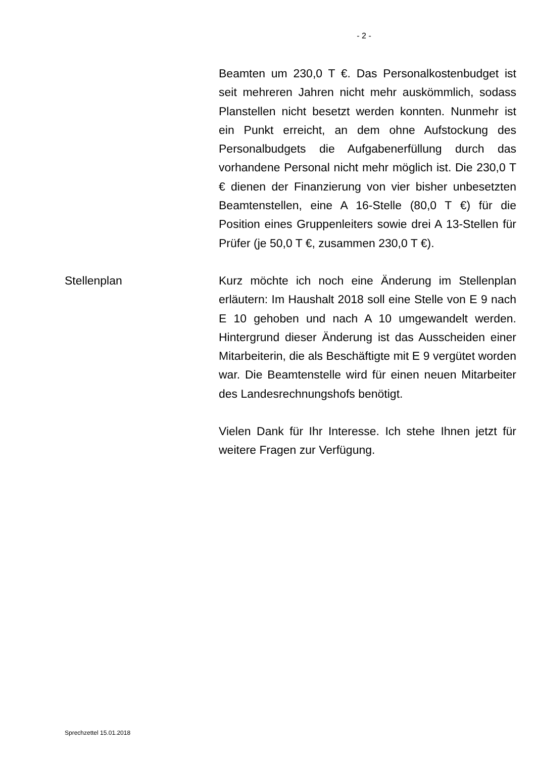- 2 -
Beamten um 230,0 T €. Das Personalkostenbudget ist seit mehreren Jahren nicht mehr auskömmlich, sodass Planstellen nicht besetzt werden konnten. Nunmehr ist ein Punkt erreicht, an dem ohne Auf­stockung des Personalbudgets die Aufgabenerfül­lung durch das vorhandene Personal nicht mehr möglich ist. Die 230,0 T € dienen der Finanzierung von vier bisher unbesetzten Beamtenstellen, eine A 16-Stelle (80,0 T €) für die Position eines Gruppen­leiters sowie drei A 13-Stellen für Prüfer (je 50,0 T €, zusammen 230,0 T €).
Stellenplan
Kurz möchte ich noch eine Änderung im Stellenplan erläutern: Im Haushalt 2018 soll eine Stelle von E 9 nach E 10 gehoben und nach A 10 umgewandelt werden. Hintergrund dieser Änderung ist das Aus­scheiden einer Mitarbeiterin, die als Beschäftigte mit E 9 vergütet worden war. Die Beamtenstelle wird für einen neuen Mitarbeiter des Landesrechnungshofs benötigt.
Vielen Dank für Ihr Interesse. Ich stehe Ihnen jetzt für weitere Fragen zur Verfügung.
Sprechzettel 15.01.2018